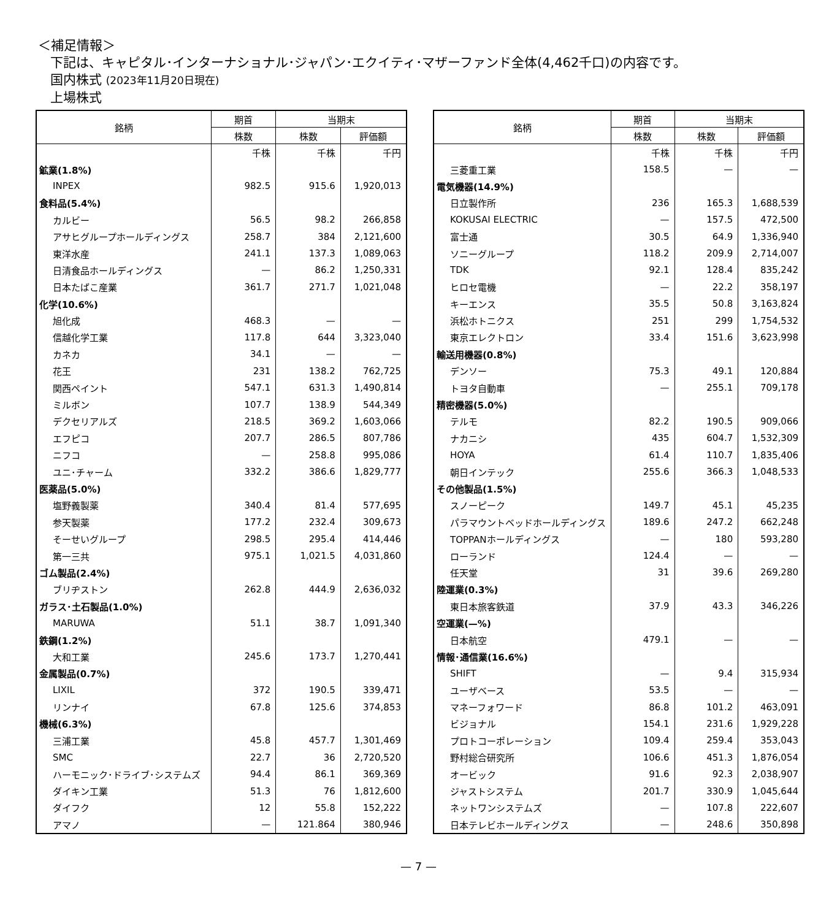＜補足情報＞
下記は、キャピタル･インターナショナル･ジャパン･エクイティ･マザーファンド全体(4,462千口)の内容です。
国内株式 (2023年11月20日現在)
上場株式
| 銘柄 | 期首 | 当期末 | |
| --- | --- | --- | --- |
| | 株数 | 株数 | 評価額 |
| | 千株 | 千株 | 千円 |
| 鉱業(1.8%) | | | |
| INPEX | 982.5 | 915.6 | 1,920,013 |
| 食料品(5.4%) | | | |
| カルビー | 56.5 | 98.2 | 266,858 |
| アサヒグループホールディングス | 258.7 | 384 | 2,121,600 |
| 東洋水産 | 241.1 | 137.3 | 1,089,063 |
| 日清食品ホールディングス | — | 86.2 | 1,250,331 |
| 日本たばこ産業 | 361.7 | 271.7 | 1,021,048 |
| 化学(10.6%) | | | |
| 旭化成 | 468.3 | — | — |
| 信越化学工業 | 117.8 | 644 | 3,323,040 |
| カネカ | 34.1 | — | — |
| 花王 | 231 | 138.2 | 762,725 |
| 関西ペイント | 547.1 | 631.3 | 1,490,814 |
| ミルボン | 107.7 | 138.9 | 544,349 |
| デクセリアルズ | 218.5 | 369.2 | 1,603,066 |
| エフピコ | 207.7 | 286.5 | 807,786 |
| ニフコ | — | 258.8 | 995,086 |
| ユニ･チャーム | 332.2 | 386.6 | 1,829,777 |
| 医薬品(5.0%) | | | |
| 塩野義製薬 | 340.4 | 81.4 | 577,695 |
| 参天製薬 | 177.2 | 232.4 | 309,673 |
| そーせいグループ | 298.5 | 295.4 | 414,446 |
| 第一三共 | 975.1 | 1,021.5 | 4,031,860 |
| ゴム製品(2.4%) | | | |
| ブリヂストン | 262.8 | 444.9 | 2,636,032 |
| ガラス･土石製品(1.0%) | | | |
| MARUWA | 51.1 | 38.7 | 1,091,340 |
| 鉄鋼(1.2%) | | | |
| 大和工業 | 245.6 | 173.7 | 1,270,441 |
| 金属製品(0.7%) | | | |
| LIXIL | 372 | 190.5 | 339,471 |
| リンナイ | 67.8 | 125.6 | 374,853 |
| 機械(6.3%) | | | |
| 三浦工業 | 45.8 | 457.7 | 1,301,469 |
| SMC | 22.7 | 36 | 2,720,520 |
| ハーモニック･ドライブ･システムズ | 94.4 | 86.1 | 369,369 |
| ダイキン工業 | 51.3 | 76 | 1,812,600 |
| ダイフク | 12 | 55.8 | 152,222 |
| アマノ | — | 121.864 | 380,946 |
| 銘柄 | 期首 | 当期末 | |
| --- | --- | --- | --- |
| | 株数 | 株数 | 評価額 |
| | 千株 | 千株 | 千円 |
| 三菱重工業 | 158.5 | — | — |
| 電気機器(14.9%) | | | |
| 日立製作所 | 236 | 165.3 | 1,688,539 |
| KOKUSAI ELECTRIC | — | 157.5 | 472,500 |
| 富士通 | 30.5 | 64.9 | 1,336,940 |
| ソニーグループ | 118.2 | 209.9 | 2,714,007 |
| TDK | 92.1 | 128.4 | 835,242 |
| ヒロセ電機 | — | 22.2 | 358,197 |
| キーエンス | 35.5 | 50.8 | 3,163,824 |
| 浜松ホトニクス | 251 | 299 | 1,754,532 |
| 東京エレクトロン | 33.4 | 151.6 | 3,623,998 |
| 輸送用機器(0.8%) | | | |
| デンソー | 75.3 | 49.1 | 120,884 |
| トヨタ自動車 | — | 255.1 | 709,178 |
| 精密機器(5.0%) | | | |
| テルモ | 82.2 | 190.5 | 909,066 |
| ナカニシ | 435 | 604.7 | 1,532,309 |
| HOYA | 61.4 | 110.7 | 1,835,406 |
| 朝日インテック | 255.6 | 366.3 | 1,048,533 |
| その他製品(1.5%) | | | |
| スノーピーク | 149.7 | 45.1 | 45,235 |
| パラマウントベッドホールディングス | 189.6 | 247.2 | 662,248 |
| TOPPANホールディングス | — | 180 | 593,280 |
| ローランド | 124.4 | — | — |
| 任天堂 | 31 | 39.6 | 269,280 |
| 陸運業(0.3%) | | | |
| 東日本旅客鉄道 | 37.9 | 43.3 | 346,226 |
| 空運業(—%) | | | |
| 日本航空 | 479.1 | — | — |
| 情報･通信業(16.6%) | | | |
| SHIFT | — | 9.4 | 315,934 |
| ユーザベース | 53.5 | — | — |
| マネーフォワード | 86.8 | 101.2 | 463,091 |
| ビジョナル | 154.1 | 231.6 | 1,929,228 |
| プロトコーポレーション | 109.4 | 259.4 | 353,043 |
| 野村総合研究所 | 106.6 | 451.3 | 1,876,054 |
| オービック | 91.6 | 92.3 | 2,038,907 |
| ジャストシステム | 201.7 | 330.9 | 1,045,644 |
| ネットワンシステムズ | — | 107.8 | 222,607 |
| 日本テレビホールディングス | — | 248.6 | 350,898 |
— 7 —